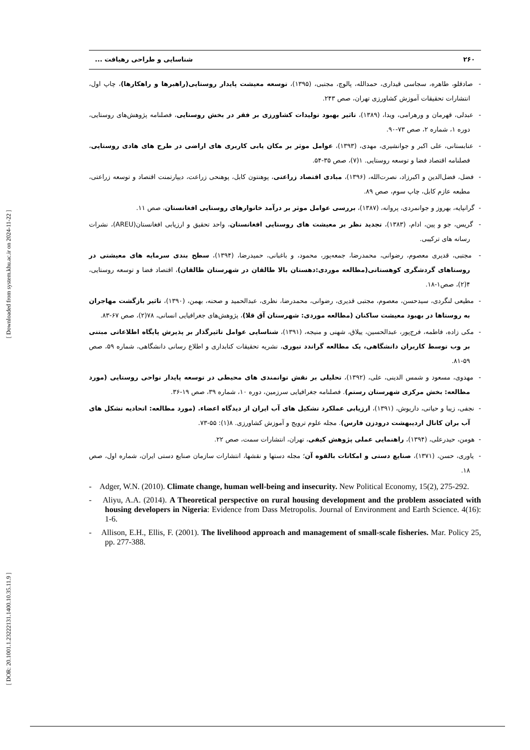[ Downloaded from system.khu.ac.ir on 2024-11-22 ]
[ DOR: 20.1001.1.23222131.1400.10.35.11.9 ]
۲۶۰ شناسایی و طراحی رهیافت ...
- صادقلو، طاهره، سجاسی قیداری، حمدالله، پالوچ، مجتبی، (۱۳۹۵)، توسعه معیشت پایدار روستایی(راهبرها و راهکارها)، چاپ اول، انتشارات تحقیقات آموزش کشاورزی تهران، صص ۲۴۳.
- عبدلی، قهرمان و ورهرامی، ویدا، (۱۳۸۹)، تاثیر بهبود تولیدات کشاورزی بر فقر در بخش روستایی، فصلنامه پژوهش‌های روستایی، دوره ۱، شماره ۲، صص ۷۳-۹۰.
- عنابستانی، علی اکبر و جوانشیری، مهدی، (۱۳۹۳)، عوامل موثر بر مکان یابی کاربری های اراضی در طرح های هادی روستایی، فصلنامه اقتصاد فضا و توسعه روستایی. ۱(۷)، صص ۳۵-۵۴.
- فضل، فضل‌الدین و اکبرزاد، نصرت‌الله، (۱۳۹۶)، مبادی اقتصاد زراعتی، پوهنتون کابل، پوهنحی زراعت، دیپارتمنت اقتصاد و توسعه زراعتی، مطبعه عازم کابل، چاپ سوم، صص ۸۹.
- گرانپایه، بهروز و جوانمردی، پروانه، (۱۳۸۷)، بررسی عوامل موثر بر درآمد خانوارهای روستایی افغانستان، صص ۱۱.
- گریس، جو و پین، ادام، (۱۳۸۳)، تجدید نظر بر معیشت های روستایی افغانستان، واحد تحقیق و ارزیابی افغانستان(AREU)، نشرات رسانه های ترکیبی.
- مجتبی، قدیری معصوم، رضوانی، محمدرضا، جمعه‌پور، محمود، و باغبانی، حمیدرضا، (۱۳۹۴)، سطح بندی سرمایه های معیشتی در روستاهای گردشگری کوهستانی(مطالعه موردی:دهستان بالا طالقان در شهرستان طالقان)، اقتصاد فضا و توسعه روستایی، ۴(۲)، صص۱-۱۸.
- مطیعی لنگردی، سیدحسن، معصوم، مجتبی قدیری، رضوانی، محمدرضا، نظری، عبدالحمید و صحنه، بهمن، (۱۳۹۰)، تاثیر بازگشت مهاجران به روستاها در بهبود معیشت ساکنان (مطالعه موردی: شهرستان آق قلا)، پژوهش‌های جغرافیایی انسانی، ۷۸(۲)، صص ۶۷-۸۳.
- مکی زاده، فاطمه، فرج‌پور، عبدالحسین، ییلاق، شهنی و منیجه، (۱۳۹۱)، شناسایی عوامل تاثیرگذار بر پذیرش پایگاه اطلاعاتی مبتنی بر وب توسط کاربران دانشگاهی، یک مطالعه گراندد تیوری، نشریه تحقیقات کتابداری و اطلاع رسانی دانشگاهی، شماره ۵۹، صص ۵۹-۸۱.
- مهدوی، مسعود و شمس الدینی، علی، (۱۳۹۲)، تحلیلی بر نقش توانمندی های محیطی در توسعه پایدار نواحی روستایی (مورد مطالعه: بخش مرکزی شهرستان رستم). فصلنامه جغرافیایی سرزمین، دوره ۱۰، شماره ۳۹، صص ۱۹-۳۶.
- نجفی، زیبا و حیاتی، داریوش، (۱۳۹۱)، ارزیابی عملکرد تشکیل های آب ایران از دیدگاه اعضاء. (مورد مطالعه: اتحادیه تشکل های آب بران کانال اردیبهشت درودزن فارس). مجله علوم ترویج و آموزش کشاورزی. ۸(۱): ۵۵-۷۳.
- هومن، حیدرعلی، (۱۳۹۴)، راهنمایی عملی پژوهش کیفی، تهران، انتشارات سمت، صص ۲۲.
- یاوری، حسن، (۱۳۷۱)، صنایع دستی و امکانات بالقوه آن؛ مجله دستها و نقشها، انتشارات سازمان صنایع دستی ایران، شماره اول، صص ۱۸.
- Adger, W.N. (2010). Climate change, human well-being and insecurity. New Political Economy, 15(2), 275-292.
- Aliyu, A.A. (2014). A Theoretical perspective on rural housing development and the problem associated with housing developers in Nigeria: Evidence from Dass Metropolis. Journal of Environment and Earth Science. 4(16): 1-6.
- Allison, E.H., Ellis, F. (2001). The livelihood approach and management of small-scale fisheries. Mar. Policy 25, pp. 277-388.